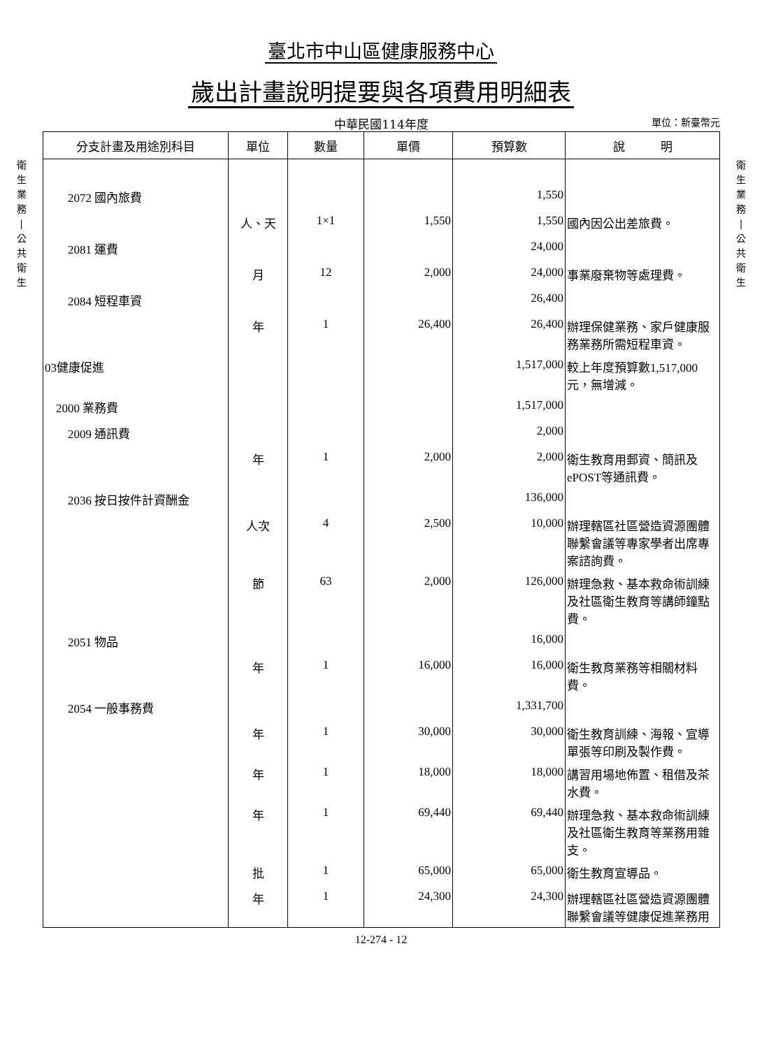臺北市中山區健康服務中心
歲出計畫說明提要與各項費用明細表
中華民國114年度
單位：新臺幣元
衛
生
業
務
|
公
共
衛
生
| 分支計畫及用途別科目 | 單位 | 數量 | 單價 | 預算數 | 說 明 |
| --- | --- | --- | --- | --- | --- |
| 2072 國內旅費 | | | | 1,550 | |
| | 人、天 | 1×1 | 1,550 | 1,550 | 國內因公出差旅費。 |
| 2081 運費 | | | | 24,000 | |
| | 月 | 12 | 2,000 | 24,000 | 事業廢棄物等處理費。 |
| 2084 短程車資 | | | | 26,400 | |
| | 年 | 1 | 26,400 | 26,400 | 辦理保健業務、家戶健康服務業務所需短程車資。 |
| 03健康促進 | | | | 1,517,000 | 較上年度預算數1,517,000元，無增減。 |
| 2000 業務費 | | | | 1,517,000 | |
| 2009 通訊費 | | | | 2,000 | |
| | 年 | 1 | 2,000 | 2,000 | 衛生教育用郵資、簡訊及ePOST等通訊費。 |
| 2036 按日按件計資酬金 | | | | 136,000 | |
| | 人次 | 4 | 2,500 | 10,000 | 辦理轄區社區營造資源團體聯繫會議等專家學者出席專案諮詢費。 |
| | 節 | 63 | 2,000 | 126,000 | 辦理急救、基本救命術訓練及社區衛生教育等講師鐘點費。 |
| 2051 物品 | | | | 16,000 | |
| | 年 | 1 | 16,000 | 16,000 | 衛生教育業務等相關材料費。 |
| 2054 一般事務費 | | | | 1,331,700 | |
| | 年 | 1 | 30,000 | 30,000 | 衛生教育訓練、海報、宣導單張等印刷及製作費。 |
| | 年 | 1 | 18,000 | 18,000 | 講習用場地佈置、租借及茶水費。 |
| | 年 | 1 | 69,440 | 69,440 | 辦理急救、基本救命術訓練及社區衛生教育等業務用雜支。 |
| | 批 | 1 | 65,000 | 65,000 | 衛生教育宣導品。 |
| | 年 | 1 | 24,300 | 24,300 | 辦理轄區社區營造資源團體聯繫會議等健康促進業務用 |
衛
生
業
務
|
公
共
衛
生
12-274 - 12